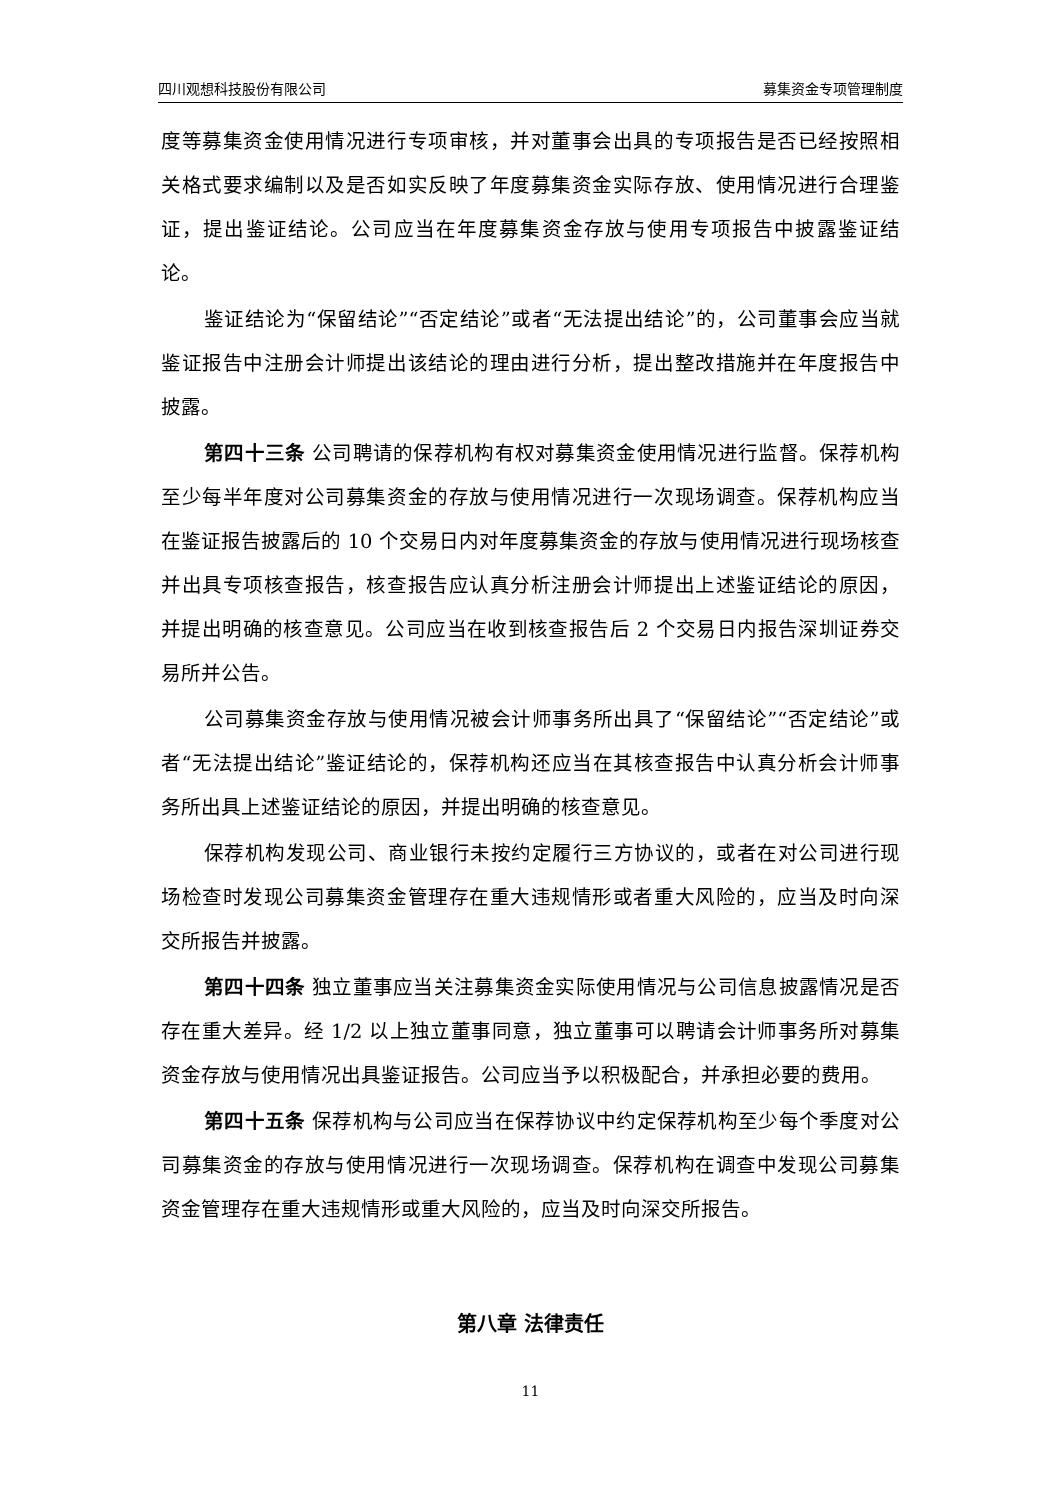四川观想科技股份有限公司 募集资金专项管理制度
度等募集资金使用情况进行专项审核，并对董事会出具的专项报告是否已经按照相关格式要求编制以及是否如实反映了年度募集资金实际存放、使用情况进行合理鉴证，提出鉴证结论。公司应当在年度募集资金存放与使用专项报告中披露鉴证结论。
鉴证结论为“保留结论”“否定结论”或者“无法提出结论”的，公司董事会应当就鉴证报告中注册会计师提出该结论的理由进行分析，提出整改措施并在年度报告中披露。
第四十三条 公司聘请的保荐机构有权对募集资金使用情况进行监督。保荐机构至少每半年度对公司募集资金的存放与使用情况进行一次现场调查。保荐机构应当在鉴证报告披露后的 10 个交易日内对年度募集资金的存放与使用情况进行现场核查并出具专项核查报告，核查报告应认真分析注册会计师提出上述鉴证结论的原因，并提出明确的核查意见。公司应当在收到核查报告后 2 个交易日内报告深圳证券交易所并公告。
公司募集资金存放与使用情况被会计师事务所出具了“保留结论”“否定结论”或者“无法提出结论”鉴证结论的，保荐机构还应当在其核查报告中认真分析会计师事务所出具上述鉴证结论的原因，并提出明确的核查意见。
保荐机构发现公司、商业银行未按约定履行三方协议的，或者在对公司进行现场检查时发现公司募集资金管理存在重大违规情形或者重大风险的，应当及时向深交所报告并披露。
第四十四条 独立董事应当关注募集资金实际使用情况与公司信息披露情况是否存在重大差异。经 1/2 以上独立董事同意，独立董事可以聘请会计师事务所对募集资金存放与使用情况出具鉴证报告。公司应当予以积极配合，并承担必要的费用。
第四十五条 保荐机构与公司应当在保荐协议中约定保荐机构至少每个季度对公司募集资金的存放与使用情况进行一次现场调查。保荐机构在调查中发现公司募集资金管理存在重大违规情形或重大风险的，应当及时向深交所报告。
第八章 法律责任
11